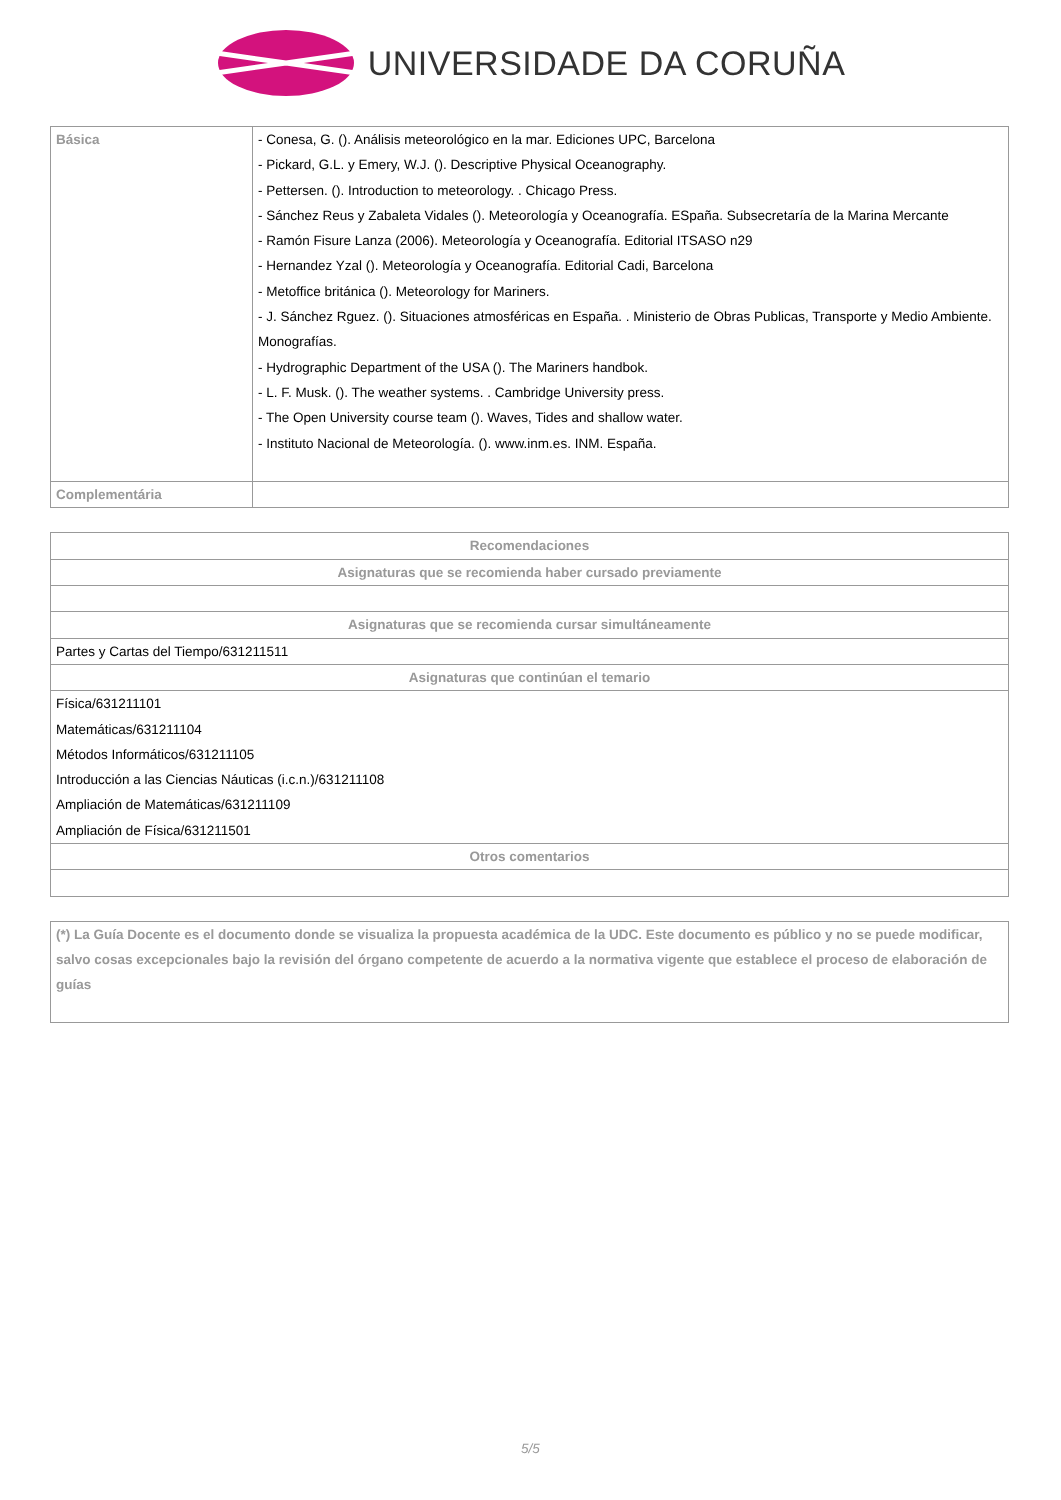UNIVERSIDADE DA CORUÑA
| Básica | - Conesa, G. (). Análisis meteorológico en la mar. Ediciones UPC, Barcelona - Pickard, G.L. y Emery, W.J. (). Descriptive Physical Oceanography. - Pettersen. (). Introduction to meteorology. . Chicago Press. - Sánchez Reus y Zabaleta Vidales (). Meteorología y Oceanografía. ESpaña. Subsecretaría de la Marina Mercante - Ramón Fisure Lanza (2006). Meteorología y Oceanografía. Editorial ITSASO n29 - Hernandez Yzal (). Meteorología y Oceanografía. Editorial Cadi, Barcelona - Metoffice británica (). Meteorology for Mariners. - J. Sánchez Rguez. (). Situaciones atmosféricas en España. . Ministerio de Obras Publicas, Transporte y Medio Ambiente. Monografías. - Hydrographic Department of the USA (). The Mariners handbok. - L. F. Musk. (). The weather systems. . Cambridge University press. - The Open University course team (). Waves, Tides and shallow water. - Instituto Nacional de Meteorología. (). www.inm.es. INM. España. |
| Complementária | |
| Recomendaciones |
| --- |
| Asignaturas que se recomienda haber cursado previamente |
| Asignaturas que se recomienda cursar simultáneamente |
| Partes y Cartas del Tiempo/631211511 |
| Asignaturas que continúan el temario |
| Física/631211101 Matemáticas/631211104 Métodos Informáticos/631211105 Introducción a las Ciencias Náuticas (i.c.n.)/631211108 Ampliación de Matemáticas/631211109 Ampliación de Física/631211501 |
| Otros comentarios |
| (*) La Guía Docente es el documento donde se visualiza la propuesta académica de la UDC. Este documento es público y no se puede modificar, salvo cosas excepcionales bajo la revisión del órgano competente de acuerdo a la normativa vigente que establece el proceso de elaboración de guías |
5/5